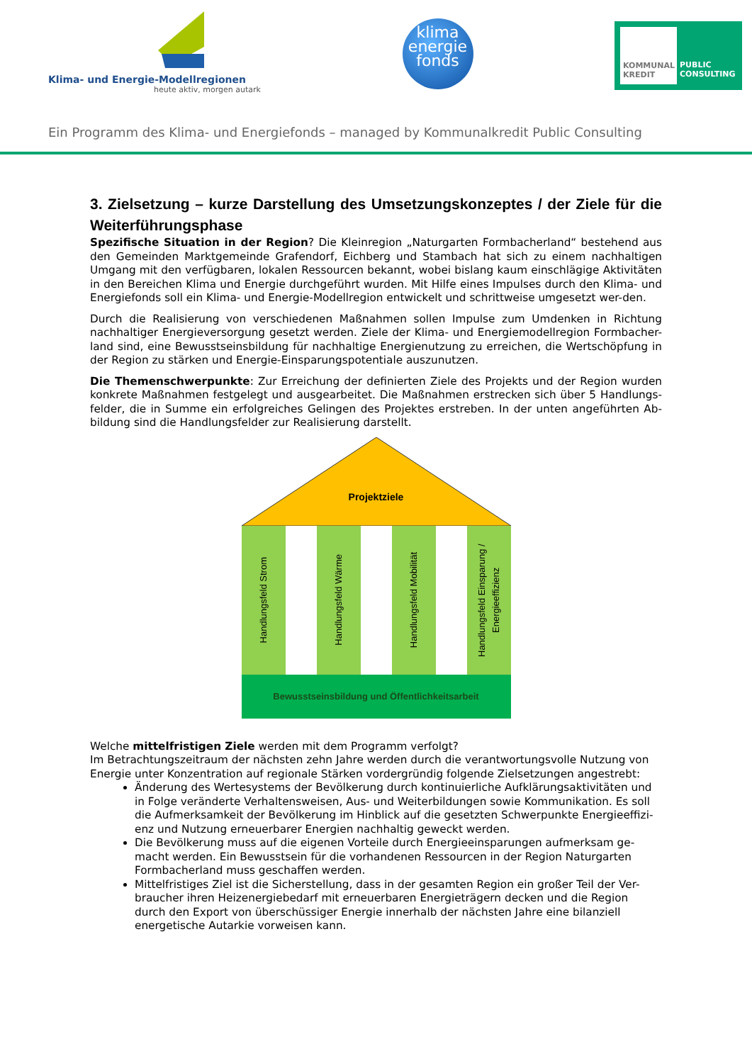Klima- und Energie-Modellregionen
heute aktiv, morgen autark
klima
energie
fonds
KOMMUNAL KREDIT
PUBLIC CONSULTING
Ein Programm des Klima- und Energiefonds – managed by Kommunalkredit Public Consulting
3. Zielsetzung – kurze Darstellung des Umsetzungskonzeptes / der Ziele für die Weiterführungsphase
Spezifische Situation in der Region? Die Kleinregion „Naturgarten Formbacherland“ bestehend aus den Gemeinden Marktgemeinde Grafendorf, Eichberg und Stambach hat sich zu einem nachhaltigen Umgang mit den verfügbaren, lokalen Ressourcen bekannt, wobei bislang kaum einschlägige Aktivitäten in den Bereichen Klima und Energie durchgeführt wurden. Mit Hilfe eines Impulses durch den Klima- und Energiefonds soll ein Klima- und Energie-Modellregion entwickelt und schrittweise umgesetzt wer-den.
Durch die Realisierung von verschiedenen Maßnahmen sollen Impulse zum Umdenken in Richtung nachhaltiger Energieversorgung gesetzt werden. Ziele der Klima- und Energiemodellregion Formbacher-land sind, eine Bewusstseinsbildung für nachhaltige Energienutzung zu erreichen, die Wertschöpfung in der Region zu stärken und Energie-Einsparungspotentiale auszunutzen.
Die Themenschwerpunkte: Zur Erreichung der definierten Ziele des Projekts und der Region wurden konkrete Maßnahmen festgelegt und ausgearbeitet. Die Maßnahmen erstrecken sich über 5 Handlungs-felder, die in Summe ein erfolgreiches Gelingen des Projektes erstreben. In der unten angeführten Ab-bildung sind die Handlungsfelder zur Realisierung darstellt.
Projektziele
Handlungsfeld Strom
Handlungsfeld Wärme
Handlungsfeld Mobilität
Handlungsfeld Einsparung / Energieeffizienz
Bewusstseinsbildung und Öffentlichkeitsarbeit
Welche mittelfristigen Ziele werden mit dem Programm verfolgt?
Im Betrachtungszeitraum der nächsten zehn Jahre werden durch die verantwortungsvolle Nutzung von Energie unter Konzentration auf regionale Stärken vordergründig folgende Zielsetzungen angestrebt:
Änderung des Wertesystems der Bevölkerung durch kontinuierliche Aufklärungsaktivitäten und in Folge veränderte Verhaltensweisen, Aus- und Weiterbildungen sowie Kommunikation. Es soll die Aufmerksamkeit der Bevölkerung im Hinblick auf die gesetzten Schwerpunkte Energieeffizi-enz und Nutzung erneuerbarer Energien nachhaltig geweckt werden.
Die Bevölkerung muss auf die eigenen Vorteile durch Energieeinsparungen aufmerksam ge-macht werden. Ein Bewusstsein für die vorhandenen Ressourcen in der Region Naturgarten Formbacherland muss geschaffen werden.
Mittelfristiges Ziel ist die Sicherstellung, dass in der gesamten Region ein großer Teil der Ver-braucher ihren Heizenergiebedarf mit erneuerbaren Energieträgern decken und die Region durch den Export von überschüssiger Energie innerhalb der nächsten Jahre eine bilanziell energetische Autarkie vorweisen kann.